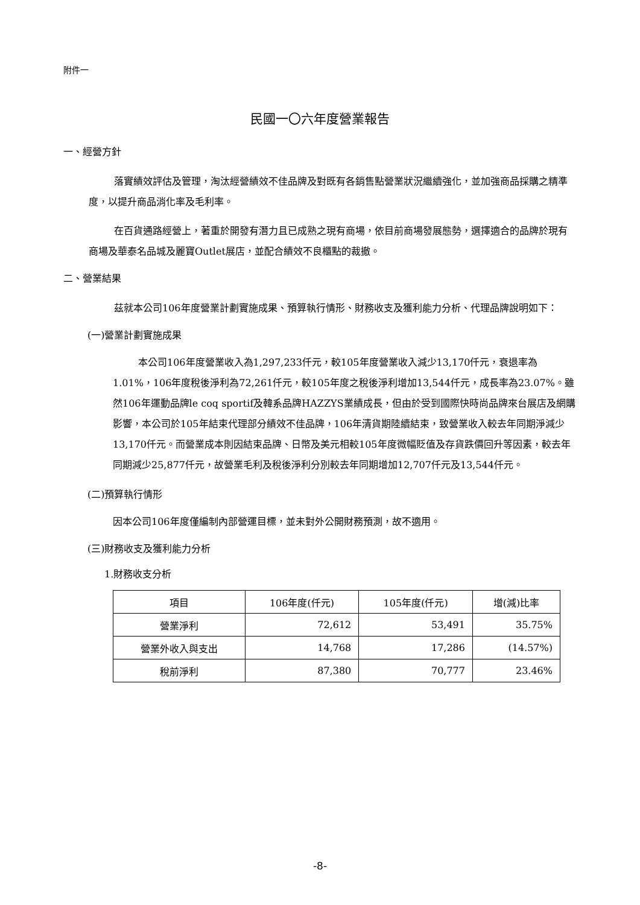附件一
民國一〇六年度營業報告
一、經營方針
落實績效評估及管理，淘汰經營績效不佳品牌及對既有各銷售點營業狀況繼續強化，並加強商品採購之精準度，以提升商品消化率及毛利率。
在百貨通路經營上，著重於開發有潛力且已成熟之現有商場，依目前商場發展態勢，選擇適合的品牌於現有商場及華泰名品城及麗寶Outlet展店，並配合績效不良櫃點的裁撤。
二、營業結果
茲就本公司106年度營業計劃實施成果、預算執行情形、財務收支及獲利能力分析、代理品牌說明如下：
(一)營業計劃實施成果
本公司106年度營業收入為1,297,233仟元，較105年度營業收入減少13,170仟元，衰退率為1.01%，106年度稅後淨利為72,261仟元，較105年度之稅後淨利增加13,544仟元，成長率為23.07%。雖然106年運動品牌le coq sportif及韓系品牌HAZZYS業績成長，但由於受到國際快時尚品牌來台展店及網購影響，本公司於105年結束代理部分績效不佳品牌，106年清貨期陸續結束，致營業收入較去年同期淨減少13,170仟元。而營業成本則因結束品牌、日幣及美元相較105年度微幅貶值及存貨跌價回升等因素，較去年同期減少25,877仟元，故營業毛利及稅後淨利分別較去年同期增加12,707仟元及13,544仟元。
(二)預算執行情形
因本公司106年度僅編制內部營運目標，並未對外公開財務預測，故不適用。
(三)財務收支及獲利能力分析
1.財務收支分析
| 項目 | 106年度(仟元) | 105年度(仟元) | 增(減)比率 |
| --- | --- | --- | --- |
| 營業淨利 | 72,612 | 53,491 | 35.75% |
| 營業外收入與支出 | 14,768 | 17,286 | (14.57%) |
| 稅前淨利 | 87,380 | 70,777 | 23.46% |
-8-